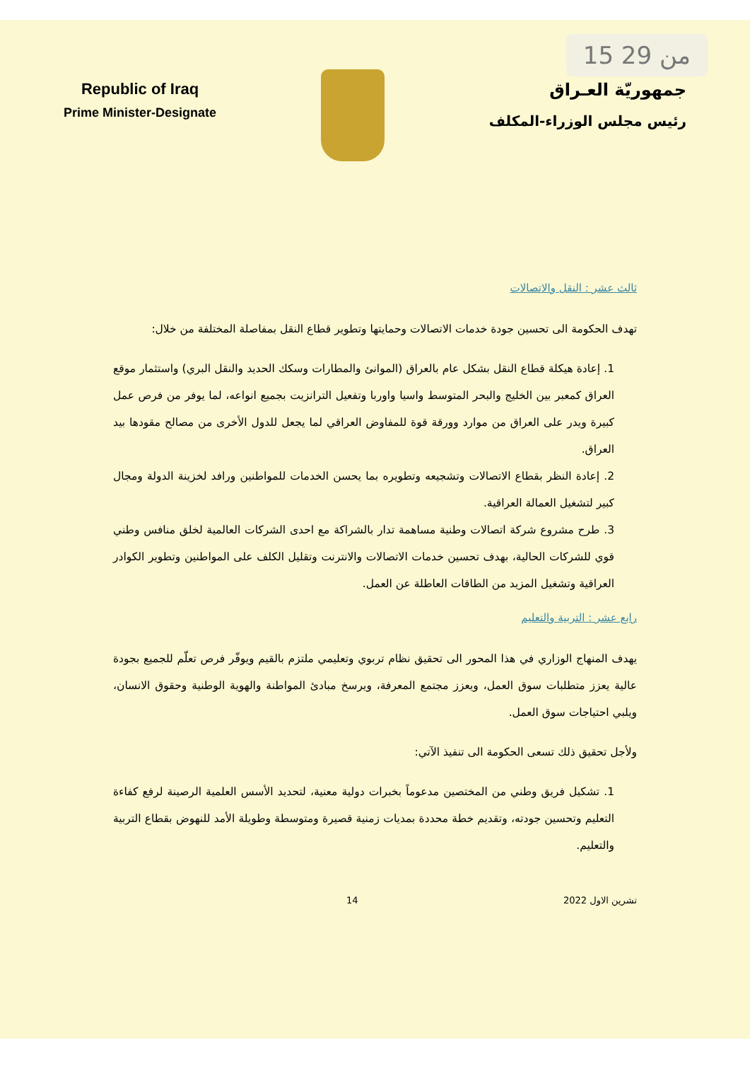15 من 29
Republic of Iraq
Prime Minister-Designate
جمهوريّة العـراق
رئيس مجلس الوزراء-المكلف
ثالث عشر : النقل والاتصالات
تهدف الحكومة الى تحسين جودة خدمات الاتصالات وحمايتها وتطوير قطاع النقل بمفاصلة المختلفة من خلال:
1. إعادة هيكلة قطاع النقل بشكل عام بالعراق (الموانئ والمطارات وسكك الحديد والنقل البري) واستثمار موقع العراق كمعبر بين الخليج والبحر المتوسط واسيا واوربا وتفعيل الترانزيت بجميع انواعه، لما يوفر من فرص عمل كبيرة ويدر على العراق من موارد وورقة قوة للمفاوض العراقي لما يجعل للدول الأخرى من مصالح مقودها بيد العراق.
2. إعادة النظر بقطاع الاتصالات وتشجيعه وتطويره بما يحسن الخدمات للمواطنين ورافد لخزينة الدولة ومجال كبير لتشغيل العمالة العراقية.
3. طرح مشروع شركة اتصالات وطنية مساهمة تدار بالشراكة مع احدى الشركات العالمية لخلق منافس وطني قوي للشركات الحالية، بهدف تحسين خدمات الاتصالات والانترنت وتقليل الكلف على المواطنين وتطوير الكوادر العراقية وتشغيل المزيد من الطاقات العاطلة عن العمل.
رابع عشر : التربية والتعليم
يهدف المنهاج الوزاري في هذا المحور الى تحقيق نظام تربوي وتعليمي ملتزم بالقيم ويوفّر فرص تعلّم للجميع بجودة عالية يعزز متطلبات سوق العمل، ويعزز مجتمع المعرفة، ويرسخ مبادئ المواطنة والهوية الوطنية وحقوق الانسان، ويلبي احتياجات سوق العمل.
ولأجل تحقيق ذلك تسعى الحكومة الى تنفيذ الآتي:
1. تشكيل فريق وطني من المختصين مدعوماً بخبرات دولية معنية، لتحديد الأسس العلمية الرصينة لرفع كفاءة التعليم وتحسين جودته، وتقديم خطة محددة بمديات زمنية قصيرة ومتوسطة وطويلة الأمد للنهوض بقطاع التربية والتعليم.
تشرين الاول 2022 14